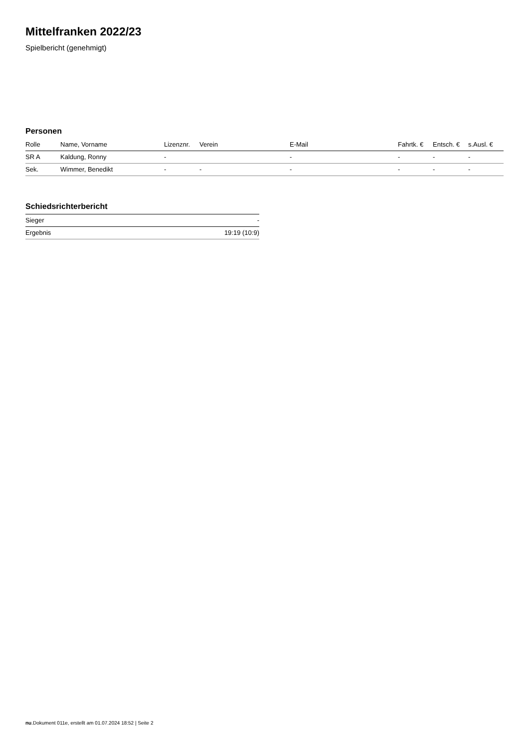Mittelfranken 2022/23
Spielbericht (genehmigt)
Personen
| Rolle | Name, Vorname | Lizenznr. | Verein | E-Mail | Fahrtk. € | Entsch. € | s.Ausl. € |
| --- | --- | --- | --- | --- | --- | --- | --- |
| SR A | Kaldung, Ronny | - | | - | - | - | - |
| Sek. | Wimmer, Benedikt | - | - | - | - | - | - |
Schiedsrichterbericht
| Sieger | - |
| Ergebnis | 19:19 (10:9) |
nu.Dokument 011e, erstellt am 01.07.2024 18:52 | Seite 2